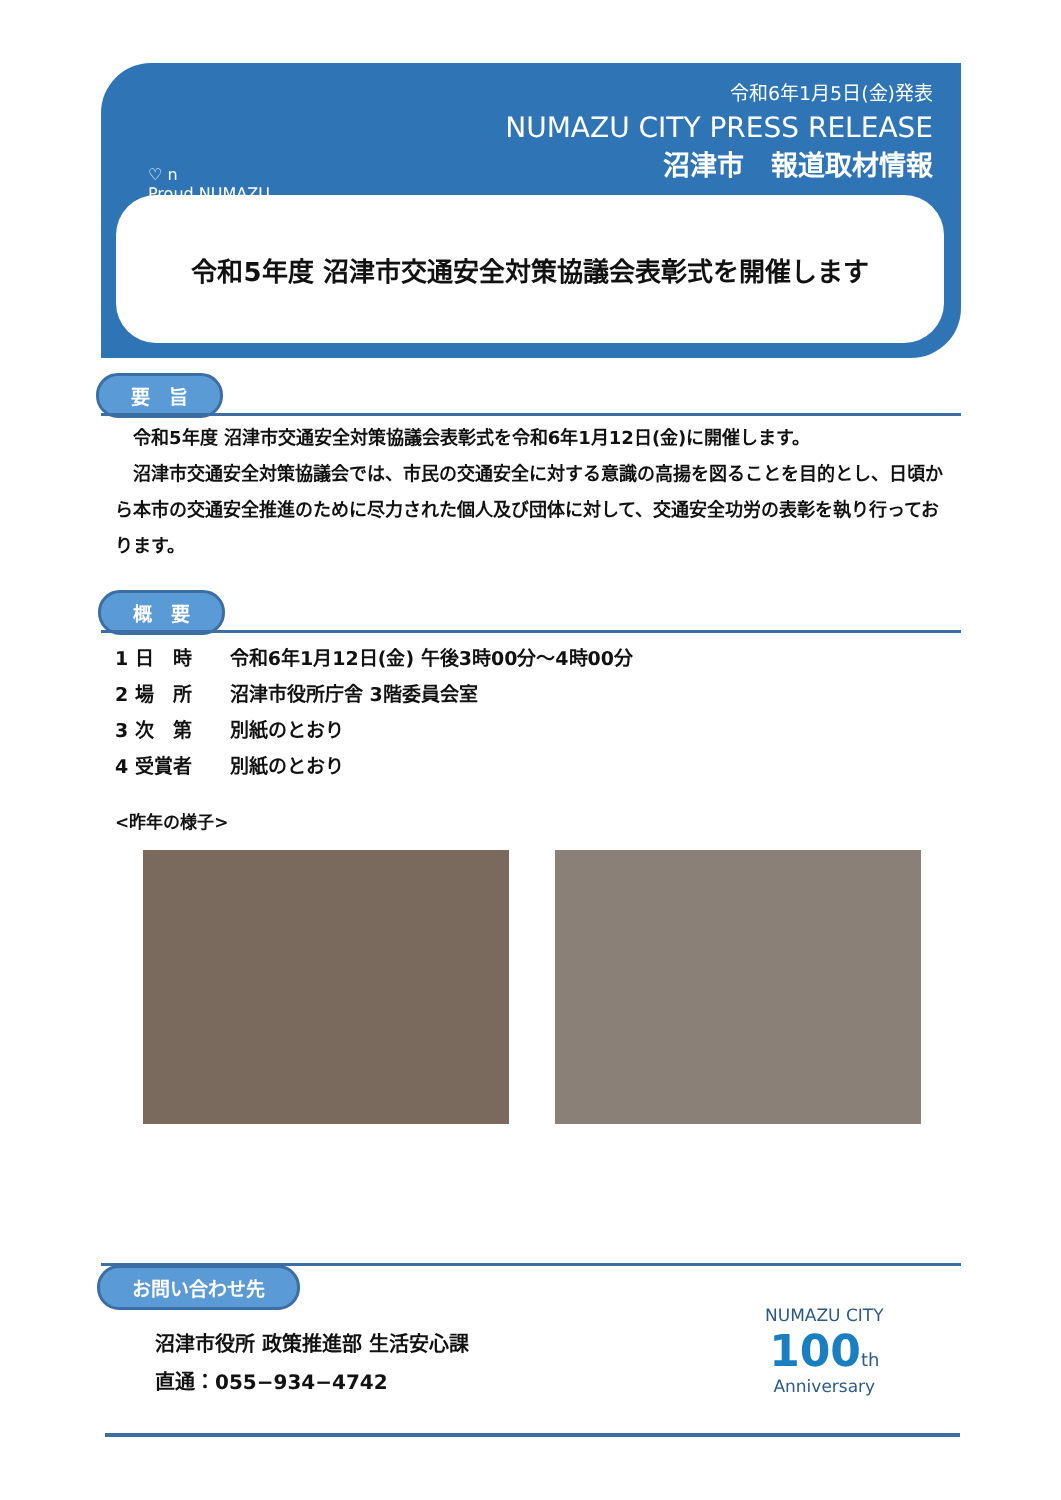♡ n
Proud NUMAZU
令和6年1月5日(金)発表
NUMAZU CITY PRESS RELEASE
沼津市　報道取材情報
令和5年度 沼津市交通安全対策協議会表彰式を開催します
要　旨
　令和5年度 沼津市交通安全対策協議会表彰式を令和6年1月12日(金)に開催します。
　沼津市交通安全対策協議会では、市民の交通安全に対する意識の高揚を図ることを目的とし、日頃から本市の交通安全推進のために尽力された個人及び団体に対して、交通安全功労の表彰を執り行っております。
概　要
1 日　時　　令和6年1月12日(金) 午後3時00分～4時00分
2 場　所　　沼津市役所庁舎 3階委員会室
3 次　第　　別紙のとおり
4 受賞者　　別紙のとおり
<昨年の様子>
お問い合わせ先
沼津市役所 政策推進部 生活安心課
直通：055−934−4742
NUMAZU CITY
100 th
Anniversary